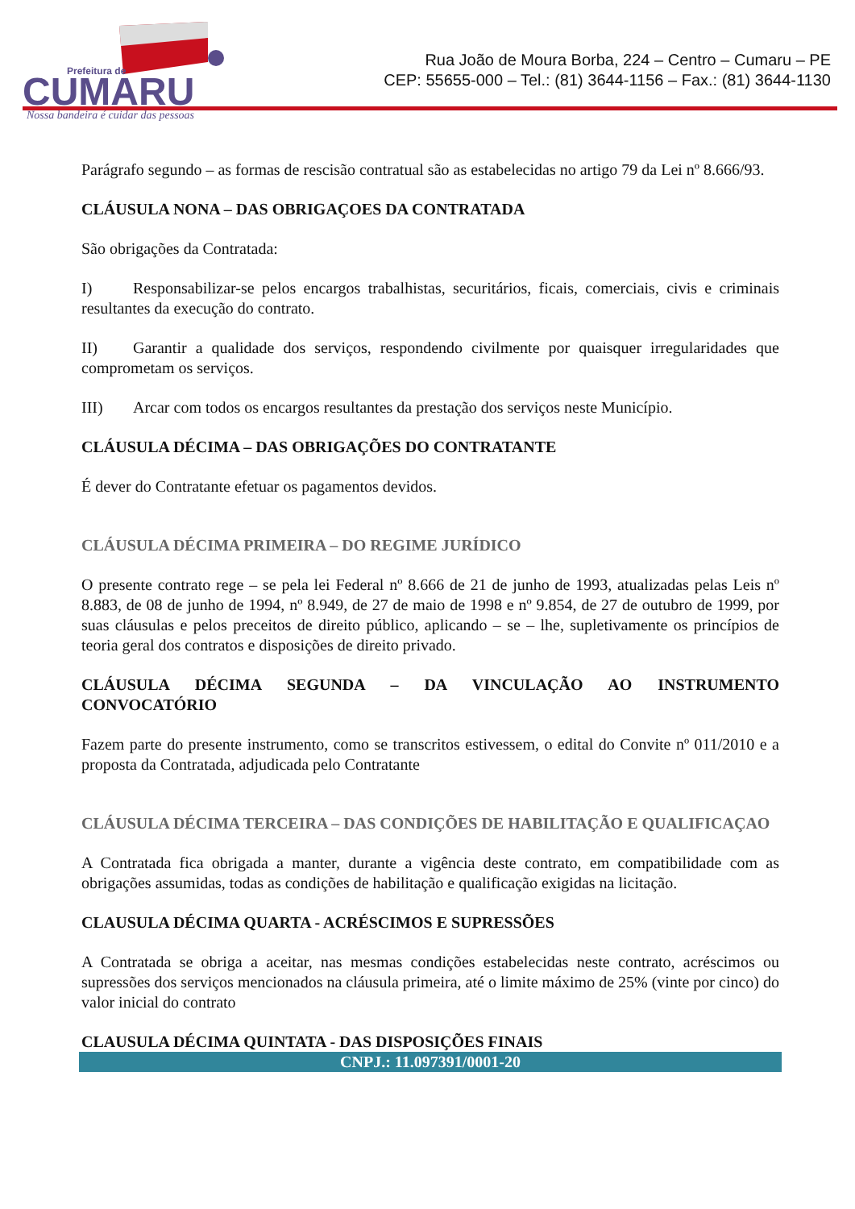Prefeitura de
CUMARU
Nossa bandeira é cuidar das pessoas
Rua João de Moura Borba, 224 – Centro – Cumaru – PE
CEP: 55655-000 – Tel.: (81) 3644-1156 – Fax.: (81) 3644-1130
Parágrafo segundo – as formas de rescisão contratual são as estabelecidas no artigo 79 da Lei nº 8.666/93.
CLÁUSULA NONA – DAS OBRIGAÇOES DA CONTRATADA
São obrigações da Contratada:
I) Responsabilizar-se pelos encargos trabalhistas, securitários, ficais, comerciais, civis e criminais resultantes da execução do contrato.
II) Garantir a qualidade dos serviços, respondendo civilmente por quaisquer irregularidades que comprometam os serviços.
III) Arcar com todos os encargos resultantes da prestação dos serviços neste Município.
CLÁUSULA DÉCIMA – DAS OBRIGAÇÕES DO CONTRATANTE
É dever do Contratante efetuar os pagamentos devidos.
CLÁUSULA DÉCIMA PRIMEIRA – DO REGIME JURÍDICO
O presente contrato rege – se pela lei Federal nº 8.666 de 21 de junho de 1993, atualizadas pelas Leis nº 8.883, de 08 de junho de 1994, nº 8.949, de 27 de maio de 1998 e nº 9.854, de 27 de outubro de 1999, por suas cláusulas e pelos preceitos de direito público, aplicando – se – lhe, supletivamente os princípios de teoria geral dos contratos e disposições de direito privado.
CLÁUSULA DÉCIMA SEGUNDA – DA VINCULAÇÃO AO INSTRUMENTO CONVOCATÓRIO
Fazem parte do presente instrumento, como se transcritos estivessem, o edital do Convite nº 011/2010 e a proposta da Contratada, adjudicada pelo Contratante
CLÁUSULA DÉCIMA TERCEIRA – DAS CONDIÇÕES DE HABILITAÇÃO E QUALIFICAÇAO
A Contratada fica obrigada a manter, durante a vigência deste contrato, em compatibilidade com as obrigações assumidas, todas as condições de habilitação e qualificação exigidas na licitação.
CLAUSULA DÉCIMA QUARTA - ACRÉSCIMOS E SUPRESSÕES
A Contratada se obriga a aceitar, nas mesmas condições estabelecidas neste contrato, acréscimos ou supressões dos serviços mencionados na cláusula primeira, até o limite máximo de 25% (vinte por cinco) do valor inicial do contrato
CLAUSULA DÉCIMA QUINTATA - DAS DISPOSIÇÕES FINAIS
CNPJ.: 11.097391/0001-20